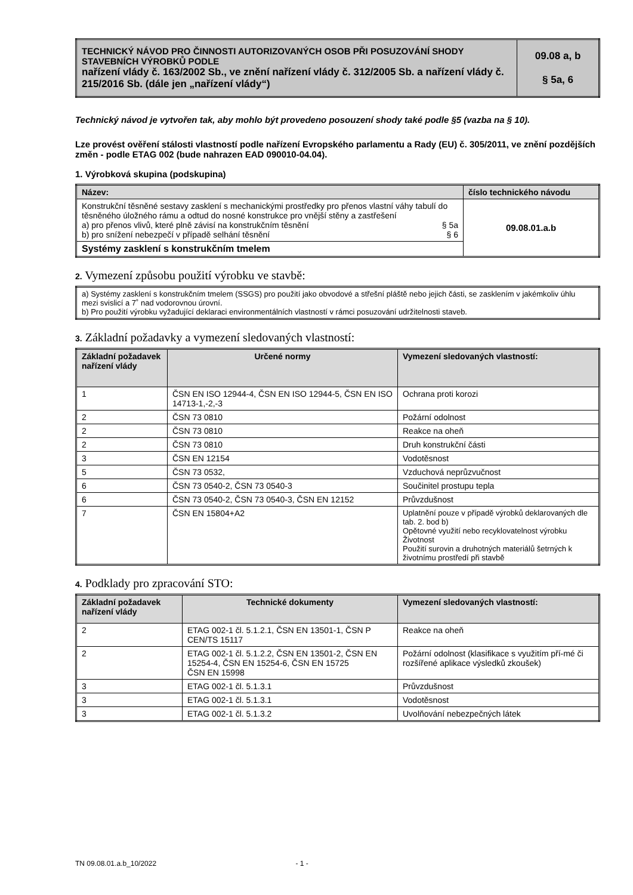| TECHNICKÝ NÁVOD PRO ČINNOSTI AUTORIZOVANÝCH OSOB PŘI POSUZOVÁNÍ SHODY STAVEBNÍCH VÝROBKŮ PODLE nařízení vlády č. 163/2002 Sb., ve znění nařízení vlády č. 312/2005 Sb. a nařízení vlády č. 215/2016 Sb. (dále jen „nařízení vlády“) | 09.08 a, b § 5a, 6 |
Technický návod je vytvořen tak, aby mohlo být provedeno posouzení shody také podle §5 (vazba na § 10).
Lze provést ověření stálosti vlastností podle nařízení Evropského parlamentu a Rady (EU) č. 305/2011, ve znění pozdějších změn - podle ETAG 002 (bude nahrazen EAD 090010-04.04).
1. Výrobková skupina (podskupina)
| Název: | číslo technického návodu |
| --- | --- |
| Konstrukční těsněné sestavy zasklení s mechanickými prostředky pro přenos vlastní váhy tabulí do těsněného úložného rámu a odtud do nosné konstrukce pro vnější stěny a zastřešení a) pro přenos vlivů, které plně závisí na konstrukčním těsnění § 5a b) pro snížení nebezpečí v případě selhání těsnění § 6 | 09.08.01.a.b |
| Systémy zasklení s konstrukčním tmelem | |
2. Vymezení způsobu použití výrobku ve stavbě:
| a) Systémy zasklení s konstrukčním tmelem (SSGS) pro použití jako obvodové a střešní pláště nebo jejich části, se zasklením v jakémkoliv úhlu mezi svislicí a 7˚ nad vodorovnou úrovní. b) Pro použití výrobku vyžadující deklaraci environmentálních vlastností v rámci posuzování udržitelnosti staveb. |
3. Základní požadavky a vymezení sledovaných vlastností:
| Základní požadavek nařízení vlády | Určené normy | Vymezení sledovaných vlastností: |
| --- | --- | --- |
| 1 | ČSN EN ISO 12944-4, ČSN EN ISO 12944-5, ČSN EN ISO 14713-1,-2,-3 | Ochrana proti korozi |
| 2 | ČSN 73 0810 | Požární odolnost |
| 2 | ČSN 73 0810 | Reakce na oheň |
| 2 | ČSN 73 0810 | Druh konstrukční části |
| 3 | ČSN EN 12154 | Vodotěsnost |
| 5 | ČSN 73 0532, | Vzduchová neprůzvučnost |
| 6 | ČSN 73 0540-2, ČSN 73 0540-3 | Součinitel prostupu tepla |
| 6 | ČSN 73 0540-2, ČSN 73 0540-3, ČSN EN 12152 | Průvzdušnost |
| 7 | ČSN EN 15804+A2 | Uplatnění pouze v případě výrobků deklarovaných dle tab. 2. bod b) Opětovné využití nebo recyklovatelnost výrobku Životnost Použití surovin a druhotných materiálů šetrných k životnímu prostředí při stavbě |
4. Podklady pro zpracování STO:
| Základní požadavek nařízení vlády | Technické dokumenty | Vymezení sledovaných vlastností: |
| --- | --- | --- |
| 2 | ETAG 002-1 čl. 5.1.2.1, ČSN EN 13501-1, ČSN P CEN/TS 15117 | Reakce na oheň |
| 2 | ETAG 002-1 čl. 5.1.2.2, ČSN EN 13501-2, ČSN EN 15254-4, ČSN EN 15254-6, ČSN EN 15725 ČSN EN 15998 | Požární odolnost (klasifikace s využitím pří-mé či rozšířené aplikace výsledků zkoušek) |
| 3 | ETAG 002-1 čl. 5.1.3.1 | Průvzdušnost |
| 3 | ETAG 002-1 čl. 5.1.3.1 | Vodotěsnost |
| 3 | ETAG 002-1 čl. 5.1.3.2 | Uvolňování nebezpečných látek |
TN 09.08.01.a.b_10/2022 - 1 -